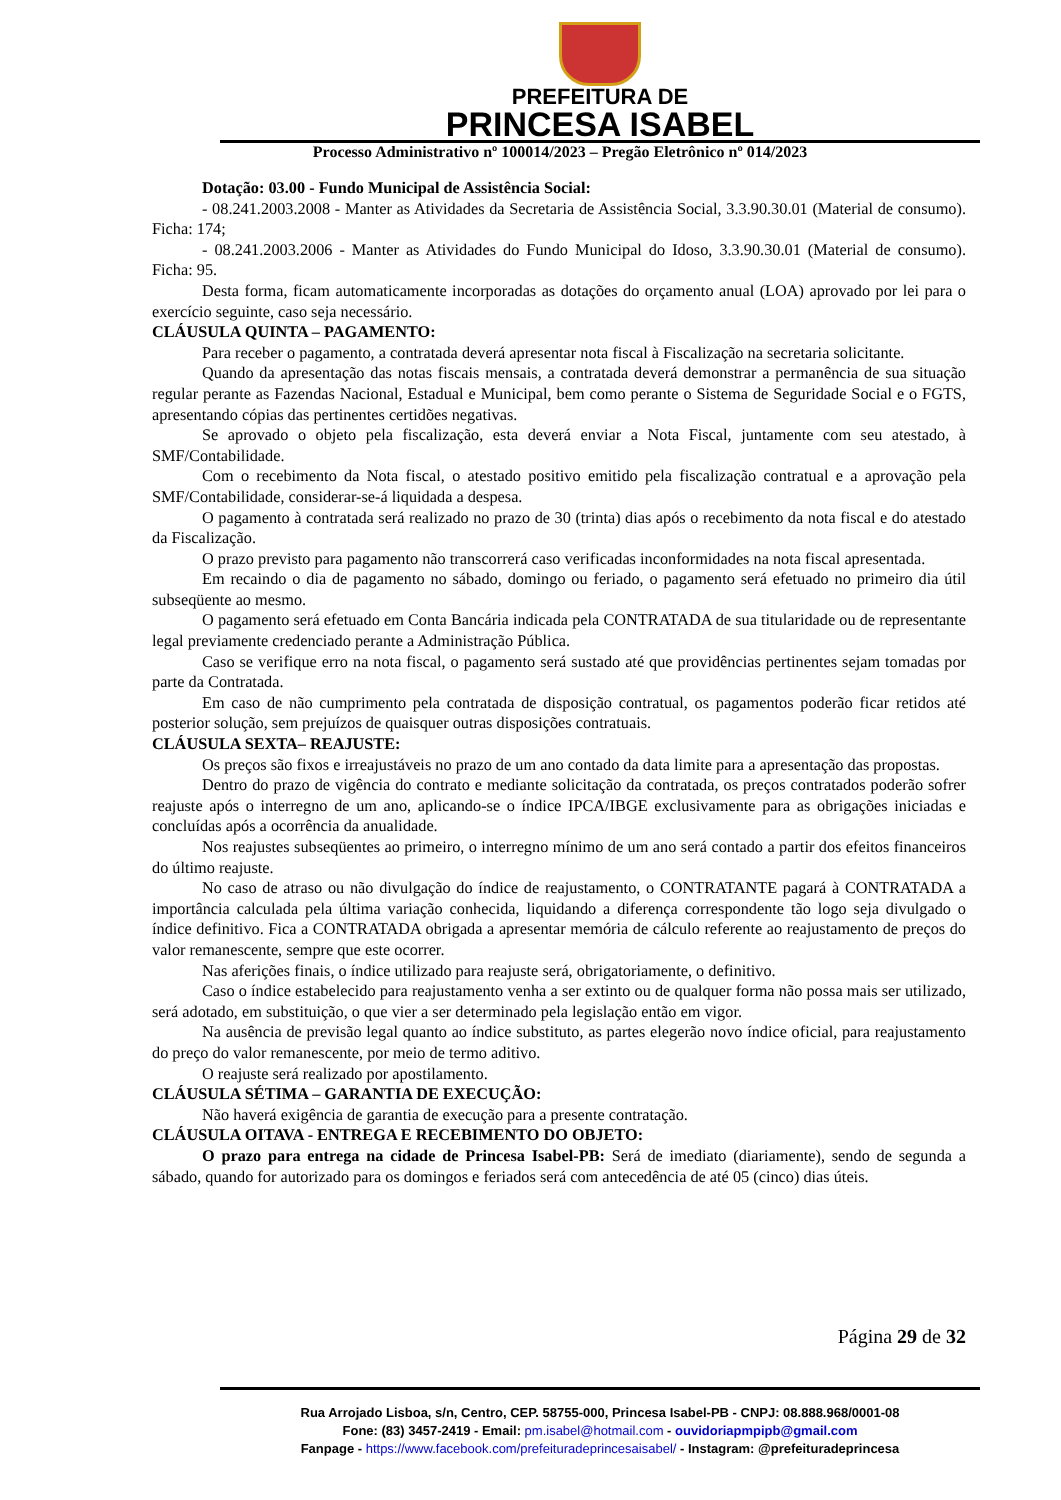PREFEITURA DE
PRINCESA ISABEL
Processo Administrativo nº 100014/2023 – Pregão Eletrônico nº 014/2023
Dotação: 03.00 - Fundo Municipal de Assistência Social:
- 08.241.2003.2008 - Manter as Atividades da Secretaria de Assistência Social, 3.3.90.30.01 (Material de consumo). Ficha: 174;
- 08.241.2003.2006 - Manter as Atividades do Fundo Municipal do Idoso, 3.3.90.30.01 (Material de consumo). Ficha: 95.
Desta forma, ficam automaticamente incorporadas as dotações do orçamento anual (LOA) aprovado por lei para o exercício seguinte, caso seja necessário.
CLÁUSULA QUINTA – PAGAMENTO:
Para receber o pagamento, a contratada deverá apresentar nota fiscal à Fiscalização na secretaria solicitante.
Quando da apresentação das notas fiscais mensais, a contratada deverá demonstrar a permanência de sua situação regular perante as Fazendas Nacional, Estadual e Municipal, bem como perante o Sistema de Seguridade Social e o FGTS, apresentando cópias das pertinentes certidões negativas.
Se aprovado o objeto pela fiscalização, esta deverá enviar a Nota Fiscal, juntamente com seu atestado, à SMF/Contabilidade.
Com o recebimento da Nota fiscal, o atestado positivo emitido pela fiscalização contratual e a aprovação pela SMF/Contabilidade, considerar-se-á liquidada a despesa.
O pagamento à contratada será realizado no prazo de 30 (trinta) dias após o recebimento da nota fiscal e do atestado da Fiscalização.
O prazo previsto para pagamento não transcorrerá caso verificadas inconformidades na nota fiscal apresentada.
Em recaindo o dia de pagamento no sábado, domingo ou feriado, o pagamento será efetuado no primeiro dia útil subseqüente ao mesmo.
O pagamento será efetuado em Conta Bancária indicada pela CONTRATADA de sua titularidade ou de representante legal previamente credenciado perante a Administração Pública.
Caso se verifique erro na nota fiscal, o pagamento será sustado até que providências pertinentes sejam tomadas por parte da Contratada.
Em caso de não cumprimento pela contratada de disposição contratual, os pagamentos poderão ficar retidos até posterior solução, sem prejuízos de quaisquer outras disposições contratuais.
CLÁUSULA SEXTA– REAJUSTE:
Os preços são fixos e irreajustáveis no prazo de um ano contado da data limite para a apresentação das propostas.
Dentro do prazo de vigência do contrato e mediante solicitação da contratada, os preços contratados poderão sofrer reajuste após o interregno de um ano, aplicando-se o índice IPCA/IBGE exclusivamente para as obrigações iniciadas e concluídas após a ocorrência da anualidade.
Nos reajustes subseqüentes ao primeiro, o interregno mínimo de um ano será contado a partir dos efeitos financeiros do último reajuste.
No caso de atraso ou não divulgação do índice de reajustamento, o CONTRATANTE pagará à CONTRATADA a importância calculada pela última variação conhecida, liquidando a diferença correspondente tão logo seja divulgado o índice definitivo. Fica a CONTRATADA obrigada a apresentar memória de cálculo referente ao reajustamento de preços do valor remanescente, sempre que este ocorrer.
Nas aferições finais, o índice utilizado para reajuste será, obrigatoriamente, o definitivo.
Caso o índice estabelecido para reajustamento venha a ser extinto ou de qualquer forma não possa mais ser utilizado, será adotado, em substituição, o que vier a ser determinado pela legislação então em vigor.
Na ausência de previsão legal quanto ao índice substituto, as partes elegerão novo índice oficial, para reajustamento do preço do valor remanescente, por meio de termo aditivo.
O reajuste será realizado por apostilamento.
CLÁUSULA SÉTIMA – GARANTIA DE EXECUÇÃO:
Não haverá exigência de garantia de execução para a presente contratação.
CLÁUSULA OITAVA - ENTREGA E RECEBIMENTO DO OBJETO:
O prazo para entrega na cidade de Princesa Isabel-PB: Será de imediato (diariamente), sendo de segunda a sábado, quando for autorizado para os domingos e feriados será com antecedência de até 05 (cinco) dias úteis.
Página 29 de 32
Rua Arrojado Lisboa, s/n, Centro, CEP. 58755-000, Princesa Isabel-PB - CNPJ: 08.888.968/0001-08
Fone: (83) 3457-2419 - Email: pm.isabel@hotmail.com - ouvidoriapmpipb@gmail.com
Fanpage - https://www.facebook.com/prefeituradeprincesaisabel/ - Instagram: @prefeituradeprincesa